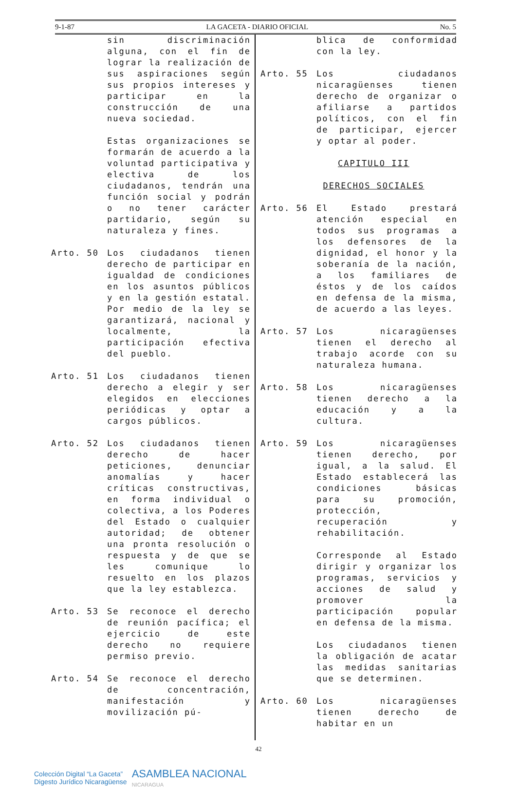9-1-87 LA GACETA - DIARIO OFICIAL No. 5
sin discriminación alguna, con el fin de lograr la realización de sus aspiraciones según sus propios intereses y participar en la construcción de una nueva sociedad.
Estas organizaciones se formarán de acuerdo a la voluntad participativa y electiva de los ciudadanos, tendrán una función social y podrán o no tener carácter partidario, según su naturaleza y fines.
Arto. 50 Los ciudadanos tienen derecho de participar en igualdad de condiciones en los asuntos públicos y en la gestión estatal. Por medio de la ley se garantizará, nacional y localmente, la participación efectiva del pueblo.
Arto. 51 Los ciudadanos tienen derecho a elegir y ser elegidos en elecciones periódicas y optar a cargos públicos.
Arto. 52 Los ciudadanos tienen derecho de hacer peticiones, denunciar anomalías y hacer críticas constructivas, en forma individual o colectiva, a los Poderes del Estado o cualquier autoridad; de obtener una pronta resolución o respuesta y de que se les comunique lo resuelto en los plazos que la ley establezca.
Arto. 53 Se reconoce el derecho de reunión pacífica; el ejercicio de este derecho no requiere permiso previo.
Arto. 54 Se reconoce el derecho de concentración, manifestación y movilización pú-
blica de conformidad con la ley.
Arto. 55 Los ciudadanos nicaragüenses tienen derecho de organizar o afiliarse a partidos políticos, con el fin de participar, ejercer y optar al poder.
CAPITULO III
DERECHOS SOCIALES
Arto. 56 El Estado prestará atención especial en todos sus programas a los defensores de la dignidad, el honor y la soberanía de la nación, a los familiares de éstos y de los caídos en defensa de la misma, de acuerdo a las leyes.
Arto. 57 Los nicaragüenses tienen el derecho al trabajo acorde con su naturaleza humana.
Arto. 58 Los nicaragüenses tienen derecho a la educación y a la cultura.
Arto. 59 Los nicaragüenses tienen derecho, por igual, a la salud. El Estado establecerá las condiciones básicas para su promoción, protección, recuperación y rehabilitación.
Corresponde al Estado dirigir y organizar los programas, servicios y acciones de salud y promover la participación popular en defensa de la misma.
Los ciudadanos tienen la obligación de acatar las medidas sanitarias que se determinen.
Arto. 60 Los nicaragüenses tienen derecho de habitar en un
42
Colección Digital “La Gaceta”
Digesto Jurídico Nicaragüense
ASAMBLEA NACIONAL
NICARAGUA